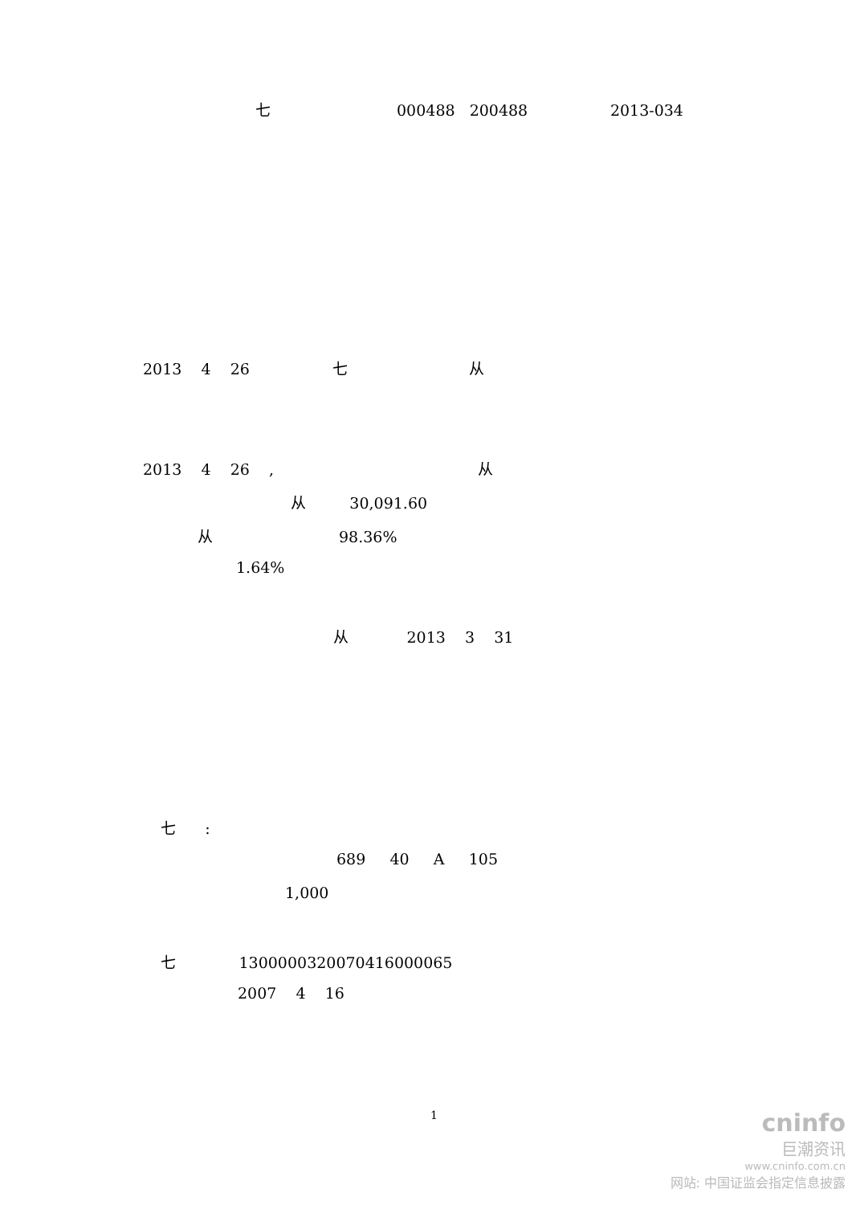七 000488 200488 2013-034
2013 4 26 七 从
2013 4 26 , 从
从 30,091.60
从 98.36%
1.64%
从 2013 3 31
七 :
689 40 A 105
1,000
七 1300000320070416000065
2007 4 16
1
cninfo
巨潮资讯
www.cninfo.com.cn
网站: 中国证监会指定信息披露